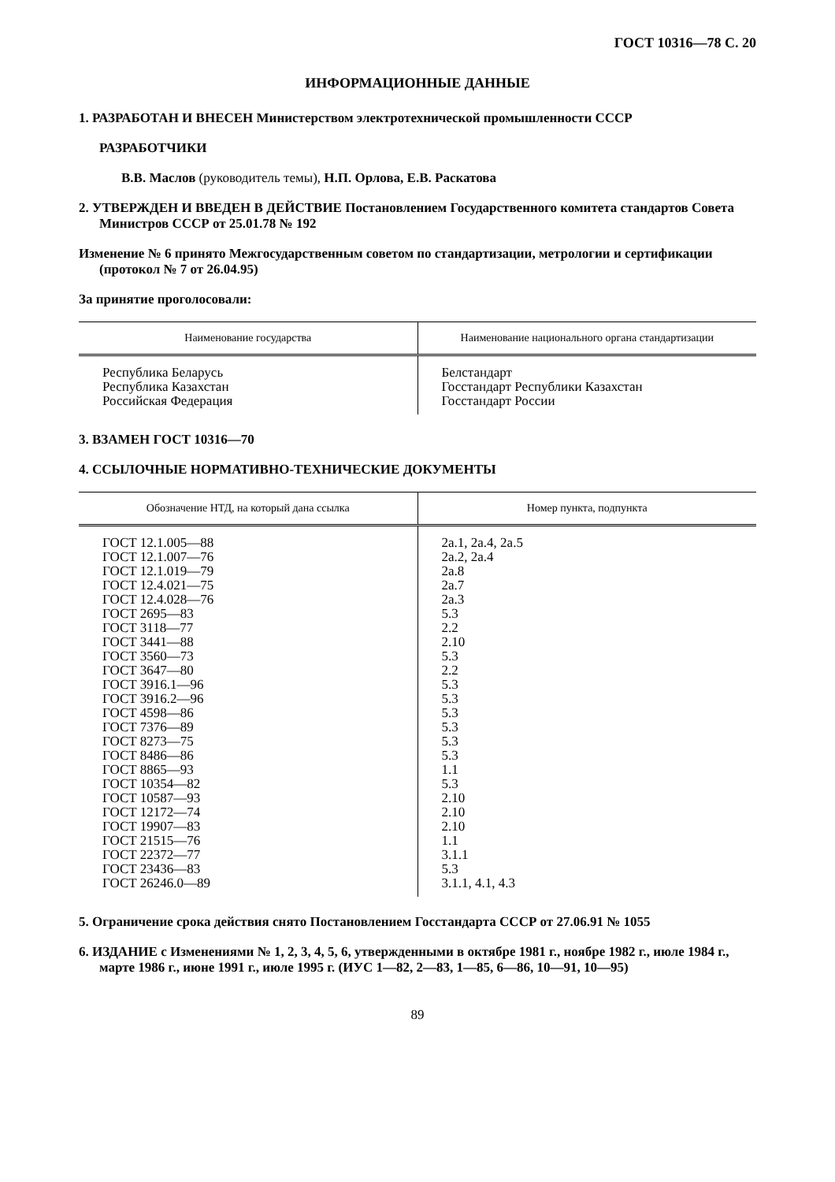ГОСТ 10316—78 С. 20
ИНФОРМАЦИОННЫЕ ДАННЫЕ
1. РАЗРАБОТАН И ВНЕСЕН Министерством электротехнической промышленности СССР
РАЗРАБОТЧИКИ
В.В. Маслов (руководитель темы), Н.П. Орлова, Е.В. Раскатова
2. УТВЕРЖДЕН И ВВЕДЕН В ДЕЙСТВИЕ Постановлением Государственного комитета стандартов Совета Министров СССР от 25.01.78 № 192
Изменение № 6 принято Межгосударственным советом по стандартизации, метрологии и сертификации (протокол № 7 от 26.04.95)
За принятие проголосовали:
| Наименование государства | Наименование национального органа стандартизации |
| --- | --- |
| Республика Беларусь Республика Казахстан Российская Федерация | Белстандарт Госстандарт Республики Казахстан Госстандарт России |
3. ВЗАМЕН ГОСТ 10316—70
4. ССЫЛОЧНЫЕ НОРМАТИВНО-ТЕХНИЧЕСКИЕ ДОКУМЕНТЫ
| Обозначение НТД, на который дана ссылка | Номер пункта, подпункта |
| --- | --- |
| ГОСТ 12.1.005—88 ГОСТ 12.1.007—76 ГОСТ 12.1.019—79 ГОСТ 12.4.021—75 ГОСТ 12.4.028—76 ГОСТ 2695—83 ГОСТ 3118—77 ГОСТ 3441—88 ГОСТ 3560—73 ГОСТ 3647—80 ГОСТ 3916.1—96 ГОСТ 3916.2—96 ГОСТ 4598—86 ГОСТ 7376—89 ГОСТ 8273—75 ГОСТ 8486—86 ГОСТ 8865—93 ГОСТ 10354—82 ГОСТ 10587—93 ГОСТ 12172—74 ГОСТ 19907—83 ГОСТ 21515—76 ГОСТ 22372—77 ГОСТ 23436—83 ГОСТ 26246.0—89 | 2а.1, 2а.4, 2а.5 2а.2, 2а.4 2а.8 2а.7 2а.3 5.3 2.2 2.10 5.3 2.2 5.3 5.3 5.3 5.3 5.3 5.3 1.1 5.3 2.10 2.10 2.10 1.1 3.1.1 5.3 3.1.1, 4.1, 4.3 |
5. Ограничение срока действия снято Постановлением Госстандарта СССР от 27.06.91 № 1055
6. ИЗДАНИЕ с Изменениями № 1, 2, 3, 4, 5, 6, утвержденными в октябре 1981 г., ноябре 1982 г., июле 1984 г., марте 1986 г., июне 1991 г., июле 1995 г. (ИУС 1—82, 2—83, 1—85, 6—86, 10—91, 10—95)
89